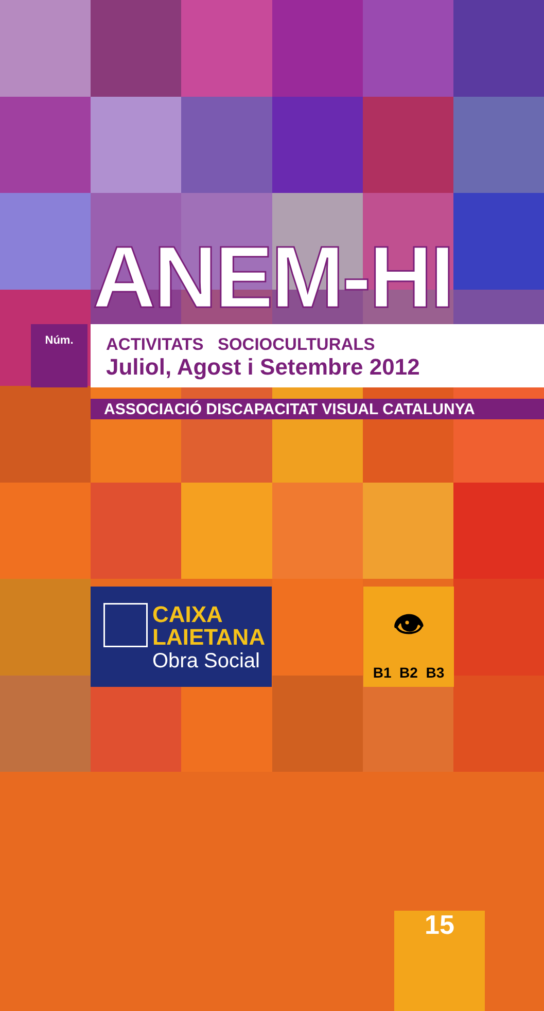ANEM-HI
Núm.
15
ACTIVITATS SOCIOCULTURALS
Juliol, Agost i Setembre 2012
ASSOCIACIÓ DISCAPACITAT VISUAL CATALUNYA
CAIXA
LAIETANA
Obra Social
👁
B1 B2 B3